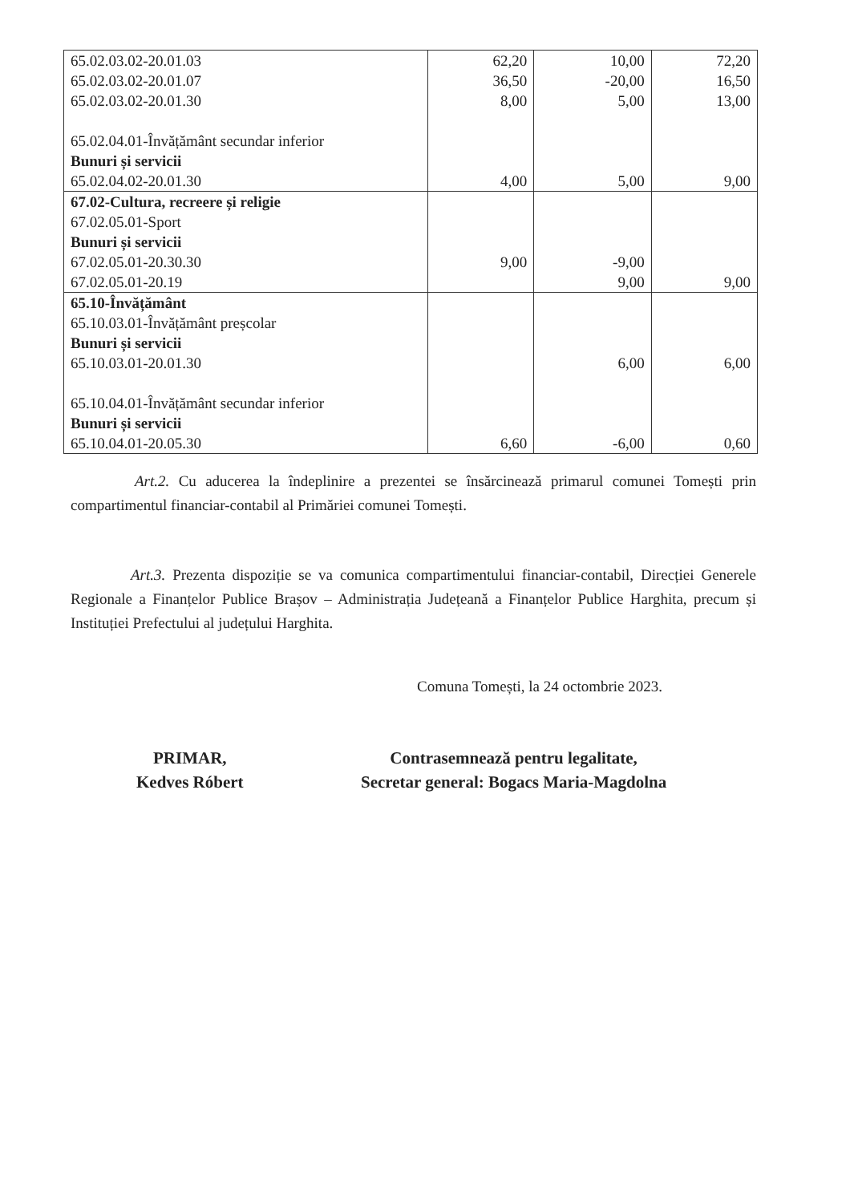| 65.02.03.02-20.01.03 65.02.03.02-20.01.07 65.02.03.02-20.01.30 65.02.04.01-Învățământ secundar inferior Bunuri și servicii 65.02.04.02-20.01.30 | 62,20 36,50 8,00 4,00 | 10,00 -20,00 5,00 5,00 | 72,20 16,50 13,00 9,00 |
| 67.02-Cultura, recreere și religie 67.02.05.01-Sport Bunuri și servicii 67.02.05.01-20.30.30 67.02.05.01-20.19 | 9,00 | -9,00 9,00 | 9,00 |
| 65.10-Învățământ 65.10.03.01-Învățământ preșcolar Bunuri și servicii 65.10.03.01-20.01.30 65.10.04.01-Învățământ secundar inferior Bunuri și servicii 65.10.04.01-20.05.30 | 6,60 | 6,00 -6,00 | 6,00 0,60 |
Art.2. Cu aducerea la îndeplinire a prezentei se însărcinează primarul comunei Tomești prin compartimentul financiar-contabil al Primăriei comunei Tomești.
Art.3. Prezenta dispoziție se va comunica compartimentului financiar-contabil, Direcției Generele Regionale a Finanțelor Publice Brașov – Administrația Județeană a Finanțelor Publice Harghita, precum și Instituției Prefectului al județului Harghita.
Comuna Tomești, la 24 octombrie 2023.
PRIMAR,
Kedves Róbert
Contrasemnează pentru legalitate,
Secretar general: Bogacs Maria-Magdolna